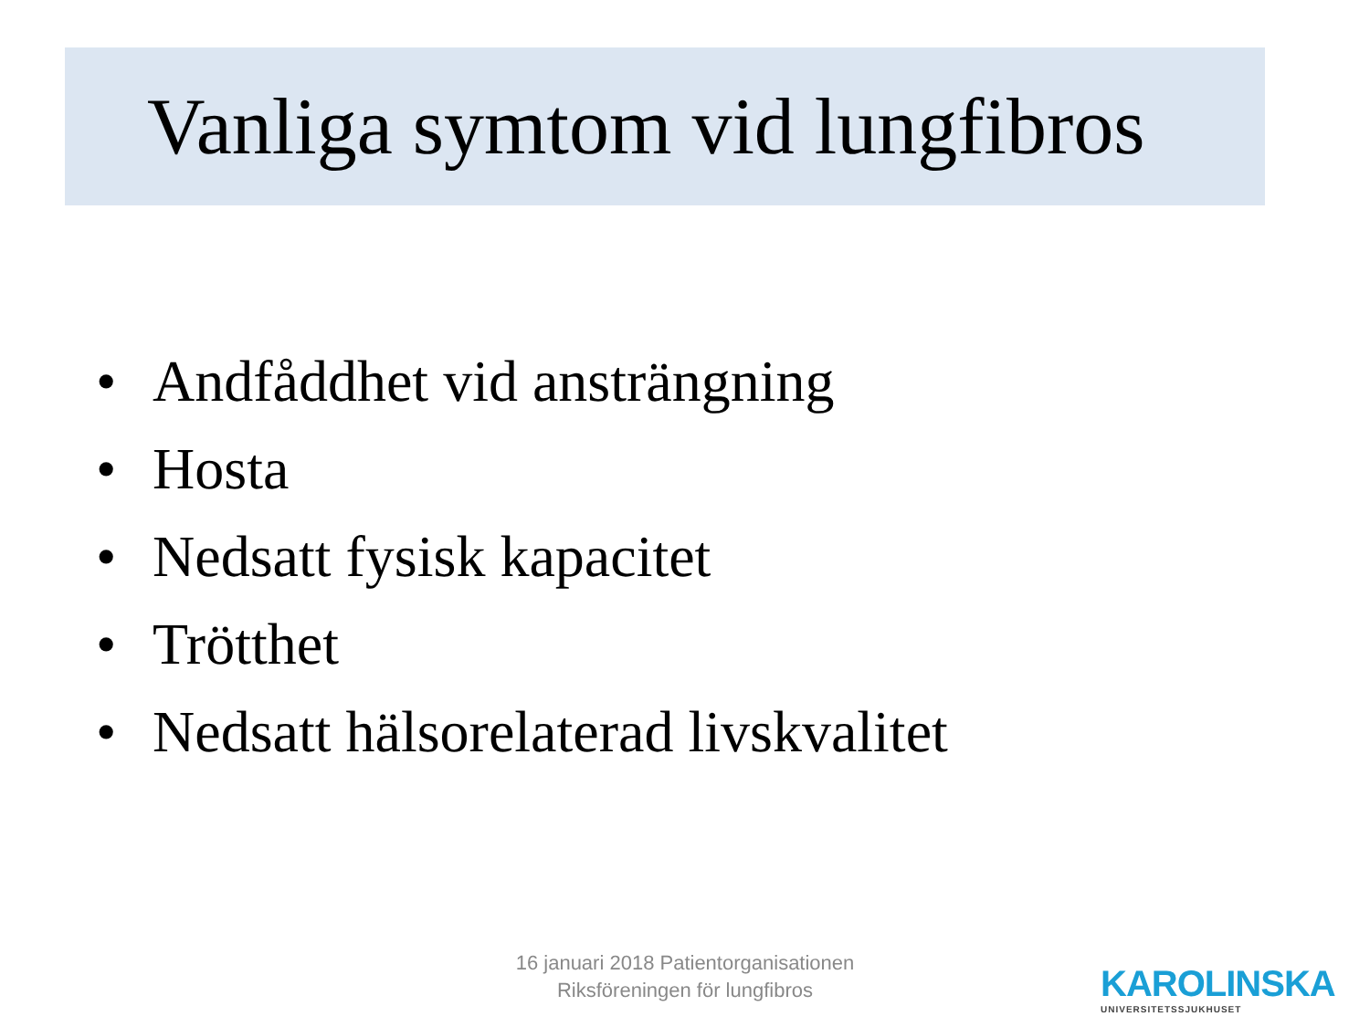Vanliga symtom vid lungfibros
• Andfåddhet vid ansträngning
• Hosta
• Nedsatt fysisk kapacitet
• Trötthet
• Nedsatt hälsorelaterad livskvalitet
16 januari 2018 Patientorganisationen
Riksföreningen för lungfibros
KAROLINSKA
UNIVERSITETSSJUKHUSET